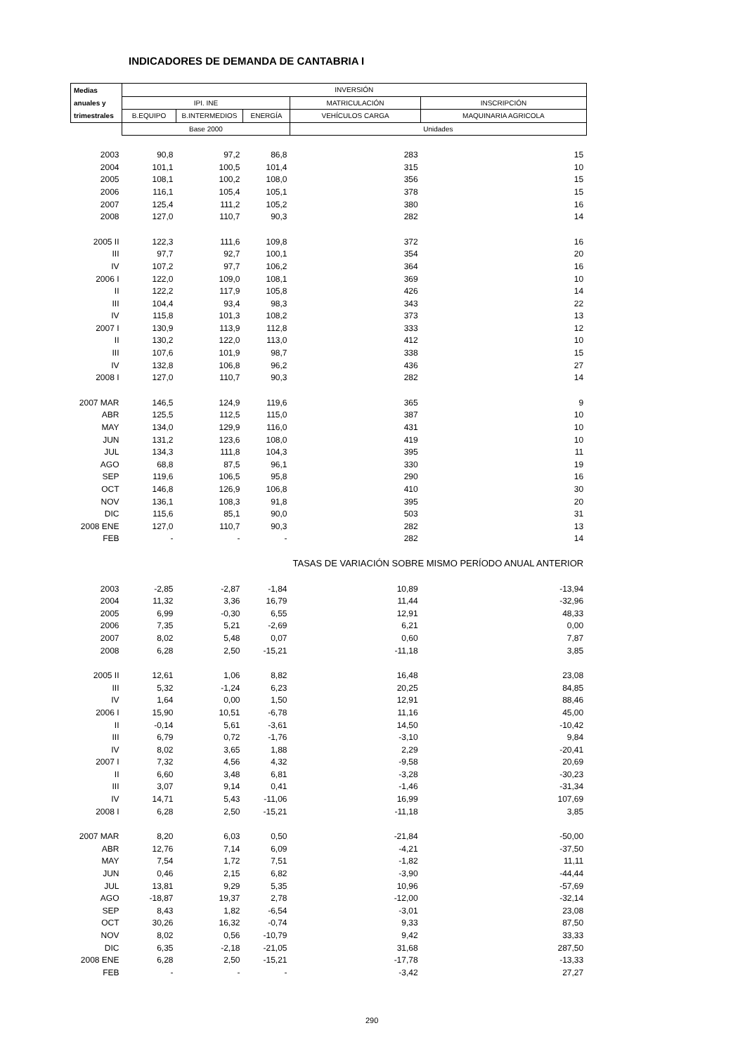INDICADORES DE DEMANDA DE CANTABRIA I
| Medias | INVERSIÓN | | | | |
| --- | --- | --- | --- | --- | --- |
| anuales y | IPI. INE | | | MATRICULACIÓN | INSCRIPCIÓN |
| trimestrales | B.EQUIPO | B.INTERMEDIOS | ENERGÍA | VEHÍCULOS CARGA | MAQUINARIA AGRICOLA |
| | Base 2000 | | | Unidades | |
| 2003 | 90,8 | 97,2 | 86,8 | 283 | 15 |
| 2004 | 101,1 | 100,5 | 101,4 | 315 | 10 |
| 2005 | 108,1 | 100,2 | 108,0 | 356 | 15 |
| 2006 | 116,1 | 105,4 | 105,1 | 378 | 15 |
| 2007 | 125,4 | 111,2 | 105,2 | 380 | 16 |
| 2008 | 127,0 | 110,7 | 90,3 | 282 | 14 |
| 2005 II | 122,3 | 111,6 | 109,8 | 372 | 16 |
| III | 97,7 | 92,7 | 100,1 | 354 | 20 |
| IV | 107,2 | 97,7 | 106,2 | 364 | 16 |
| 2006 I | 122,0 | 109,0 | 108,1 | 369 | 10 |
| II | 122,2 | 117,9 | 105,8 | 426 | 14 |
| III | 104,4 | 93,4 | 98,3 | 343 | 22 |
| IV | 115,8 | 101,3 | 108,2 | 373 | 13 |
| 2007 I | 130,9 | 113,9 | 112,8 | 333 | 12 |
| II | 130,2 | 122,0 | 113,0 | 412 | 10 |
| III | 107,6 | 101,9 | 98,7 | 338 | 15 |
| IV | 132,8 | 106,8 | 96,2 | 436 | 27 |
| 2008 I | 127,0 | 110,7 | 90,3 | 282 | 14 |
| 2007 MAR | 146,5 | 124,9 | 119,6 | 365 | 9 |
| ABR | 125,5 | 112,5 | 115,0 | 387 | 10 |
| MAY | 134,0 | 129,9 | 116,0 | 431 | 10 |
| JUN | 131,2 | 123,6 | 108,0 | 419 | 10 |
| JUL | 134,3 | 111,8 | 104,3 | 395 | 11 |
| AGO | 68,8 | 87,5 | 96,1 | 330 | 19 |
| SEP | 119,6 | 106,5 | 95,8 | 290 | 16 |
| OCT | 146,8 | 126,9 | 106,8 | 410 | 30 |
| NOV | 136,1 | 108,3 | 91,8 | 395 | 20 |
| DIC | 115,6 | 85,1 | 90,0 | 503 | 31 |
| 2008 ENE | 127,0 | 110,7 | 90,3 | 282 | 13 |
| FEB | - | - | - | 282 | 14 |
| | | | | TASAS DE VARIACIÓN SOBRE MISMO PERÍODO ANUAL ANTERIOR | |
| 2003 | -2,85 | -2,87 | -1,84 | 10,89 | -13,94 |
| 2004 | 11,32 | 3,36 | 16,79 | 11,44 | -32,96 |
| 2005 | 6,99 | -0,30 | 6,55 | 12,91 | 48,33 |
| 2006 | 7,35 | 5,21 | -2,69 | 6,21 | 0,00 |
| 2007 | 8,02 | 5,48 | 0,07 | 0,60 | 7,87 |
| 2008 | 6,28 | 2,50 | -15,21 | -11,18 | 3,85 |
| 2005 II | 12,61 | 1,06 | 8,82 | 16,48 | 23,08 |
| III | 5,32 | -1,24 | 6,23 | 20,25 | 84,85 |
| IV | 1,64 | 0,00 | 1,50 | 12,91 | 88,46 |
| 2006 I | 15,90 | 10,51 | -6,78 | 11,16 | 45,00 |
| II | -0,14 | 5,61 | -3,61 | 14,50 | -10,42 |
| III | 6,79 | 0,72 | -1,76 | -3,10 | 9,84 |
| IV | 8,02 | 3,65 | 1,88 | 2,29 | -20,41 |
| 2007 I | 7,32 | 4,56 | 4,32 | -9,58 | 20,69 |
| II | 6,60 | 3,48 | 6,81 | -3,28 | -30,23 |
| III | 3,07 | 9,14 | 0,41 | -1,46 | -31,34 |
| IV | 14,71 | 5,43 | -11,06 | 16,99 | 107,69 |
| 2008 I | 6,28 | 2,50 | -15,21 | -11,18 | 3,85 |
| 2007 MAR | 8,20 | 6,03 | 0,50 | -21,84 | -50,00 |
| ABR | 12,76 | 7,14 | 6,09 | -4,21 | -37,50 |
| MAY | 7,54 | 1,72 | 7,51 | -1,82 | 11,11 |
| JUN | 0,46 | 2,15 | 6,82 | -3,90 | -44,44 |
| JUL | 13,81 | 9,29 | 5,35 | 10,96 | -57,69 |
| AGO | -18,87 | 19,37 | 2,78 | -12,00 | -32,14 |
| SEP | 8,43 | 1,82 | -6,54 | -3,01 | 23,08 |
| OCT | 30,26 | 16,32 | -0,74 | 9,33 | 87,50 |
| NOV | 8,02 | 0,56 | -10,79 | 9,42 | 33,33 |
| DIC | 6,35 | -2,18 | -21,05 | 31,68 | 287,50 |
| 2008 ENE | 6,28 | 2,50 | -15,21 | -17,78 | -13,33 |
| FEB | - | - | - | -3,42 | 27,27 |
290